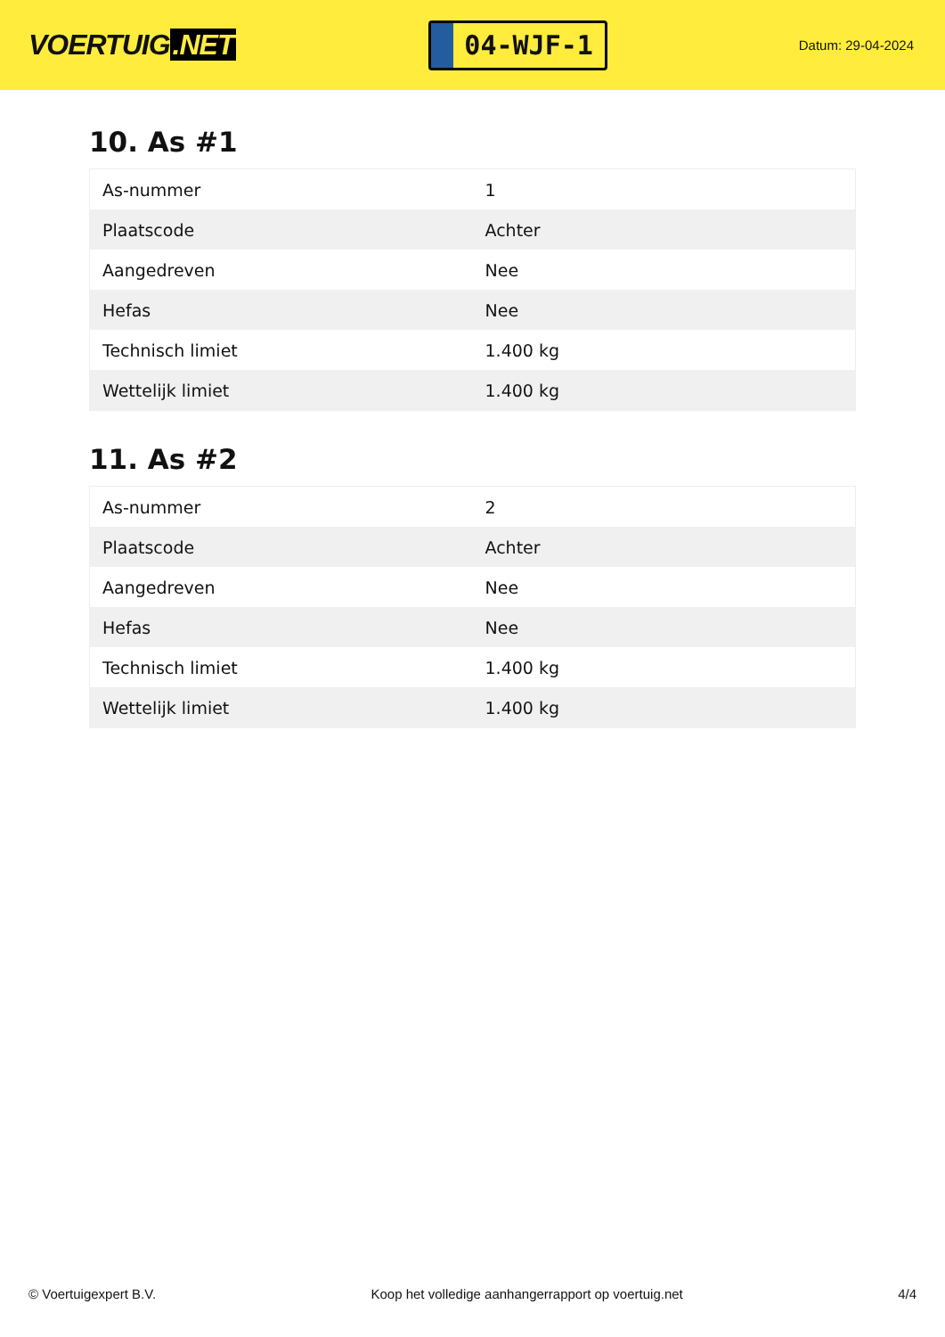VOERTUIG.NET
04-WJF-1
Datum: 29-04-2024
10. As #1
| As-nummer | 1 |
| Plaatscode | Achter |
| Aangedreven | Nee |
| Hefas | Nee |
| Technisch limiet | 1.400 kg |
| Wettelijk limiet | 1.400 kg |
11. As #2
| As-nummer | 2 |
| Plaatscode | Achter |
| Aangedreven | Nee |
| Hefas | Nee |
| Technisch limiet | 1.400 kg |
| Wettelijk limiet | 1.400 kg |
© Voertuigexpert B.V. Koop het volledige aanhangerrapport op voertuig.net 4/4